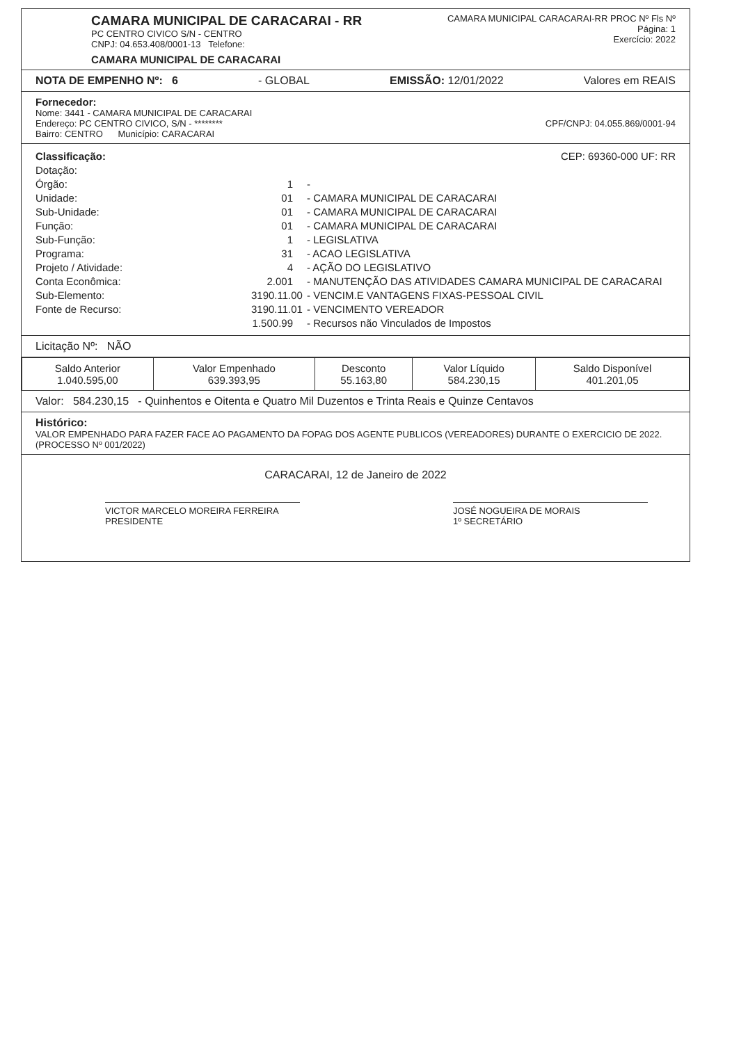CAMARA MUNICIPAL DE CARACARAI - RR
PC CENTRO CIVICO S/N - CENTRO
CNPJ: 04.653.408/0001-13 Telefone:
CAMARA MUNICIPAL DE CARACARAI
CAMARA MUNICIPAL CARACARAI-RR PROC Nº Fls Nº
Página: 1
Exercício: 2022
NOTA DE EMPENHO Nº: 6 - GLOBAL EMISSÃO: 12/01/2022 Valores em REAIS
Fornecedor:
Nome: 3441 - CAMARA MUNICIPAL DE CARACARAI
Endereço: PC CENTRO CIVICO, S/N - ******** CPF/CNPJ: 04.055.869/0001-94
Bairro: CENTRO Município: CARACARAI
Classificação: CEP: 69360-000 UF: RR
Dotação:
Órgão: 1 -
Unidade: 01 - CAMARA MUNICIPAL DE CARACARAI
Sub-Unidade: 01 - CAMARA MUNICIPAL DE CARACARAI
Função: 01 - CAMARA MUNICIPAL DE CARACARAI
Sub-Função: 1 - LEGISLATIVA
Programa: 31 - ACAO LEGISLATIVA
Projeto / Atividade: 4 - AÇÃO DO LEGISLATIVO
Conta Econômica: 2.001 - MANUTENÇÃO DAS ATIVIDADES CAMARA MUNICIPAL DE CARACARAI
Sub-Elemento: 3190.11.00 - VENCIM.E VANTAGENS FIXAS-PESSOAL CIVIL
Fonte de Recurso: 3190.11.01 - VENCIMENTO VEREADOR
1.500.99 - Recursos não Vinculados de Impostos
Licitação Nº: NÃO
| Saldo Anterior 1.040.595,00 | Valor Empenhado 639.393,95 | Desconto 55.163,80 | Valor Líquido 584.230,15 | Saldo Disponível 401.201,05 |
Valor: 584.230,15 - Quinhentos e Oitenta e Quatro Mil Duzentos e Trinta Reais e Quinze Centavos
Histórico:
VALOR EMPENHADO PARA FAZER FACE AO PAGAMENTO DA FOPAG DOS AGENTE PUBLICOS (VEREADORES) DURANTE O EXERCICIO DE 2022.
(PROCESSO Nº 001/2022)
CARACARAI, 12 de Janeiro de 2022
VICTOR MARCELO MOREIRA FERREIRA
PRESIDENTE
JOSÉ NOGUEIRA DE MORAIS
1º SECRETÁRIO